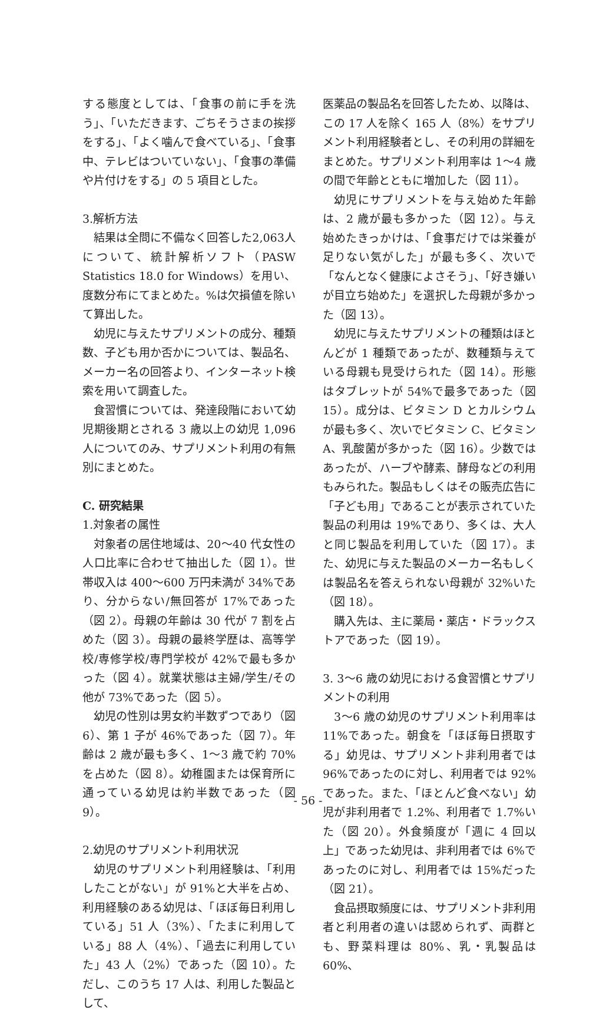する態度としては、「食事の前に手を洗う」、「いただきます、ごちそうさまの挨拶をする」、「よく噛んで食べている」、「食事中、テレビはついていない」、「食事の準備や片付けをする」の 5 項目とした。
3.解析方法
結果は全問に不備なく回答した2,063人について、統計解析ソフト（PASW Statistics 18.0 for Windows）を用い、度数分布にてまとめた。%は欠損値を除いて算出した。
幼児に与えたサプリメントの成分、種類数、子ども用か否かについては、製品名、メーカー名の回答より、インターネット検索を用いて調査した。
食習慣については、発達段階において幼児期後期とされる 3 歳以上の幼児 1,096 人についてのみ、サプリメント利用の有無別にまとめた。
C. 研究結果
1.対象者の属性
対象者の居住地域は、20〜40 代女性の人口比率に合わせて抽出した（図 1）。世帯収入は 400〜600 万円未満が 34%であり、分からない/無回答が 17%であった（図 2）。母親の年齢は 30 代が 7 割を占めた（図 3）。母親の最終学歴は、高等学校/専修学校/専門学校が 42%で最も多かった（図 4）。就業状態は主婦/学生/その他が 73%であった（図 5）。
幼児の性別は男女約半数ずつであり（図 6）、第 1 子が 46%であった（図 7）。年齢は 2 歳が最も多く、1〜3 歳で約 70%を占めた（図 8）。幼稚園または保育所に通っている幼児は約半数であった（図 9）。
2.幼児のサプリメント利用状況
幼児のサプリメント利用経験は、「利用したことがない」が 91%と大半を占め、利用経験のある幼児は、「ほぼ毎日利用している」51 人（3%）、「たまに利用している」88 人（4%）、「過去に利用していた」43 人（2%）であった（図 10）。ただし、このうち 17 人は、利用した製品として、
医薬品の製品名を回答したため、以降は、この 17 人を除く 165 人（8%）をサプリメント利用経験者とし、その利用の詳細をまとめた。サプリメント利用率は 1〜4 歳の間で年齢とともに増加した（図 11）。
幼児にサプリメントを与え始めた年齢は、2 歳が最も多かった（図 12）。与え始めたきっかけは、「食事だけでは栄養が足りない気がした」が最も多く、次いで「なんとなく健康によさそう」、「好き嫌いが目立ち始めた」を選択した母親が多かった（図 13）。
幼児に与えたサプリメントの種類はほとんどが 1 種類であったが、数種類与えている母親も見受けられた（図 14）。形態はタブレットが 54%で最多であった（図 15）。成分は、ビタミン D とカルシウムが最も多く、次いでビタミン C、ビタミン A、乳酸菌が多かった（図 16）。少数ではあったが、ハーブや酵素、酵母などの利用もみられた。製品もしくはその販売広告に「子ども用」であることが表示されていた製品の利用は 19%であり、多くは、大人と同じ製品を利用していた（図 17）。また、幼児に与えた製品のメーカー名もしくは製品名を答えられない母親が 32%いた（図 18）。
購入先は、主に薬局・薬店・ドラックストアであった（図 19）。
3. 3〜6 歳の幼児における食習慣とサプリメントの利用
3〜6 歳の幼児のサプリメント利用率は 11%であった。朝食を「ほぼ毎日摂取する」幼児は、サプリメント非利用者では 96%であったのに対し、利用者では 92%であった。また、「ほとんど食べない」幼児が非利用者で 1.2%、利用者で 1.7%いた（図 20）。外食頻度が「週に 4 回以上」であった幼児は、非利用者では 6%であったのに対し、利用者では 15%だった（図 21）。
食品摂取頻度には、サプリメント非利用者と利用者の違いは認められず、両群とも、野菜料理は 80%、乳・乳製品は 60%、
- 56 -